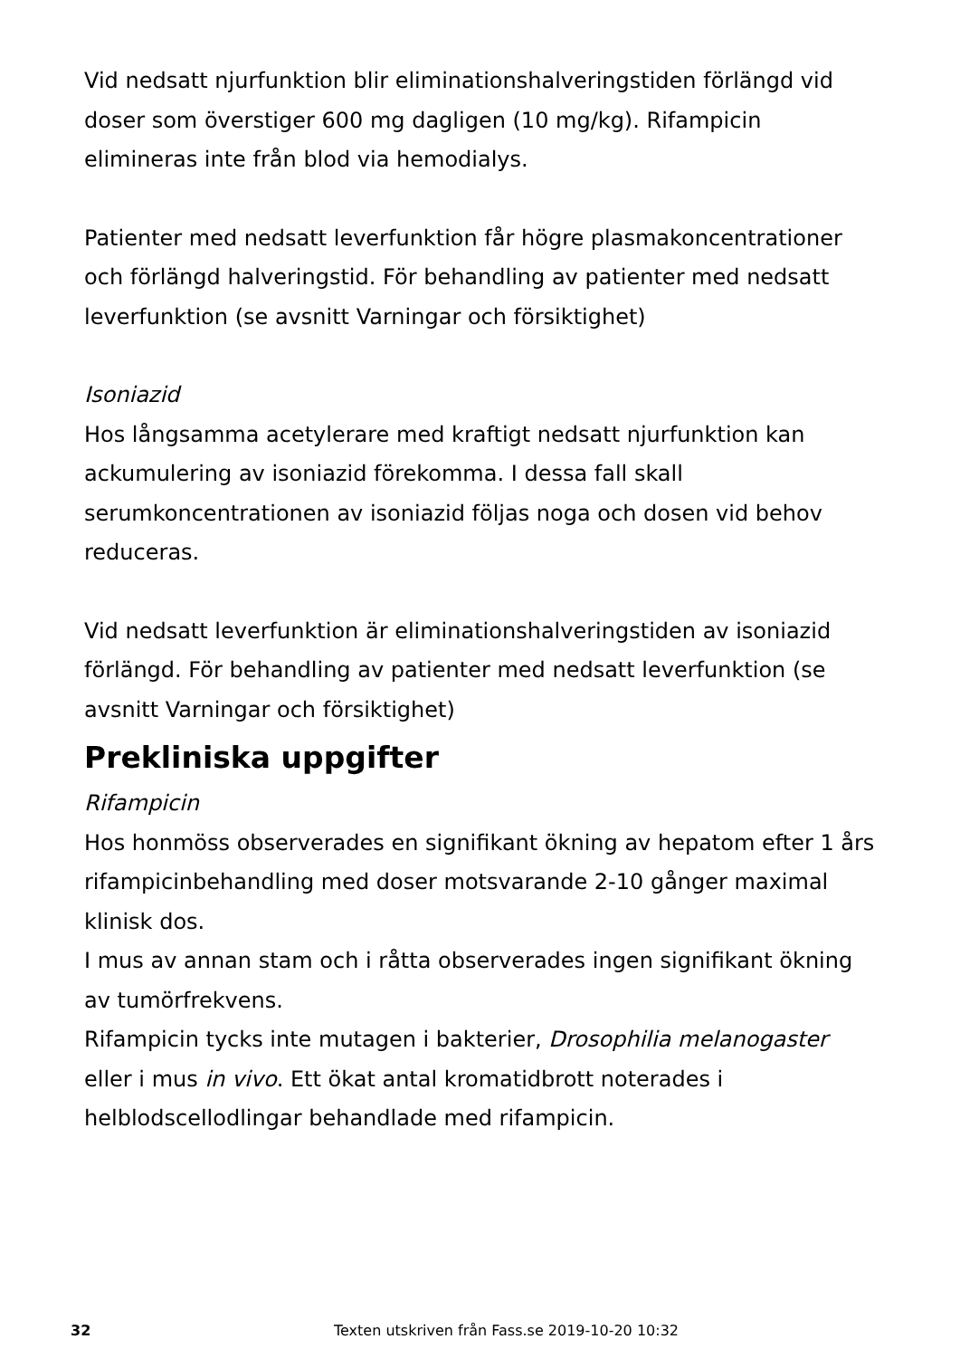Vid nedsatt njurfunktion blir eliminationshalveringstiden förlängd vid doser som överstiger 600 mg dagligen (10 mg/kg). Rifampicin elimineras inte från blod via hemodialys.
Patienter med nedsatt leverfunktion får högre plasmakoncentrationer och förlängd halveringstid. För behandling av patienter med nedsatt leverfunktion (se avsnitt Varningar och försiktighet)
Isoniazid
Hos långsamma acetylerare med kraftigt nedsatt njurfunktion kan ackumulering av isoniazid förekomma. I dessa fall skall serumkoncentrationen av isoniazid följas noga och dosen vid behov reduceras.
Vid nedsatt leverfunktion är eliminationshalveringstiden av isoniazid förlängd. För behandling av patienter med nedsatt leverfunktion (se avsnitt Varningar och försiktighet)
Prekliniska uppgifter
Rifampicin
Hos honmöss observerades en signifikant ökning av hepatom efter 1 års rifampicinbehandling med doser motsvarande 2-10 gånger maximal klinisk dos.
I mus av annan stam och i råtta observerades ingen signifikant ökning av tumörfrekvens.
Rifampicin tycks inte mutagen i bakterier, Drosophilia melanogaster eller i mus in vivo. Ett ökat antal kromatidbrott noterades i helblodscellodlingar behandlade med rifampicin.
32 Texten utskriven från Fass.se 2019-10-20 10:32